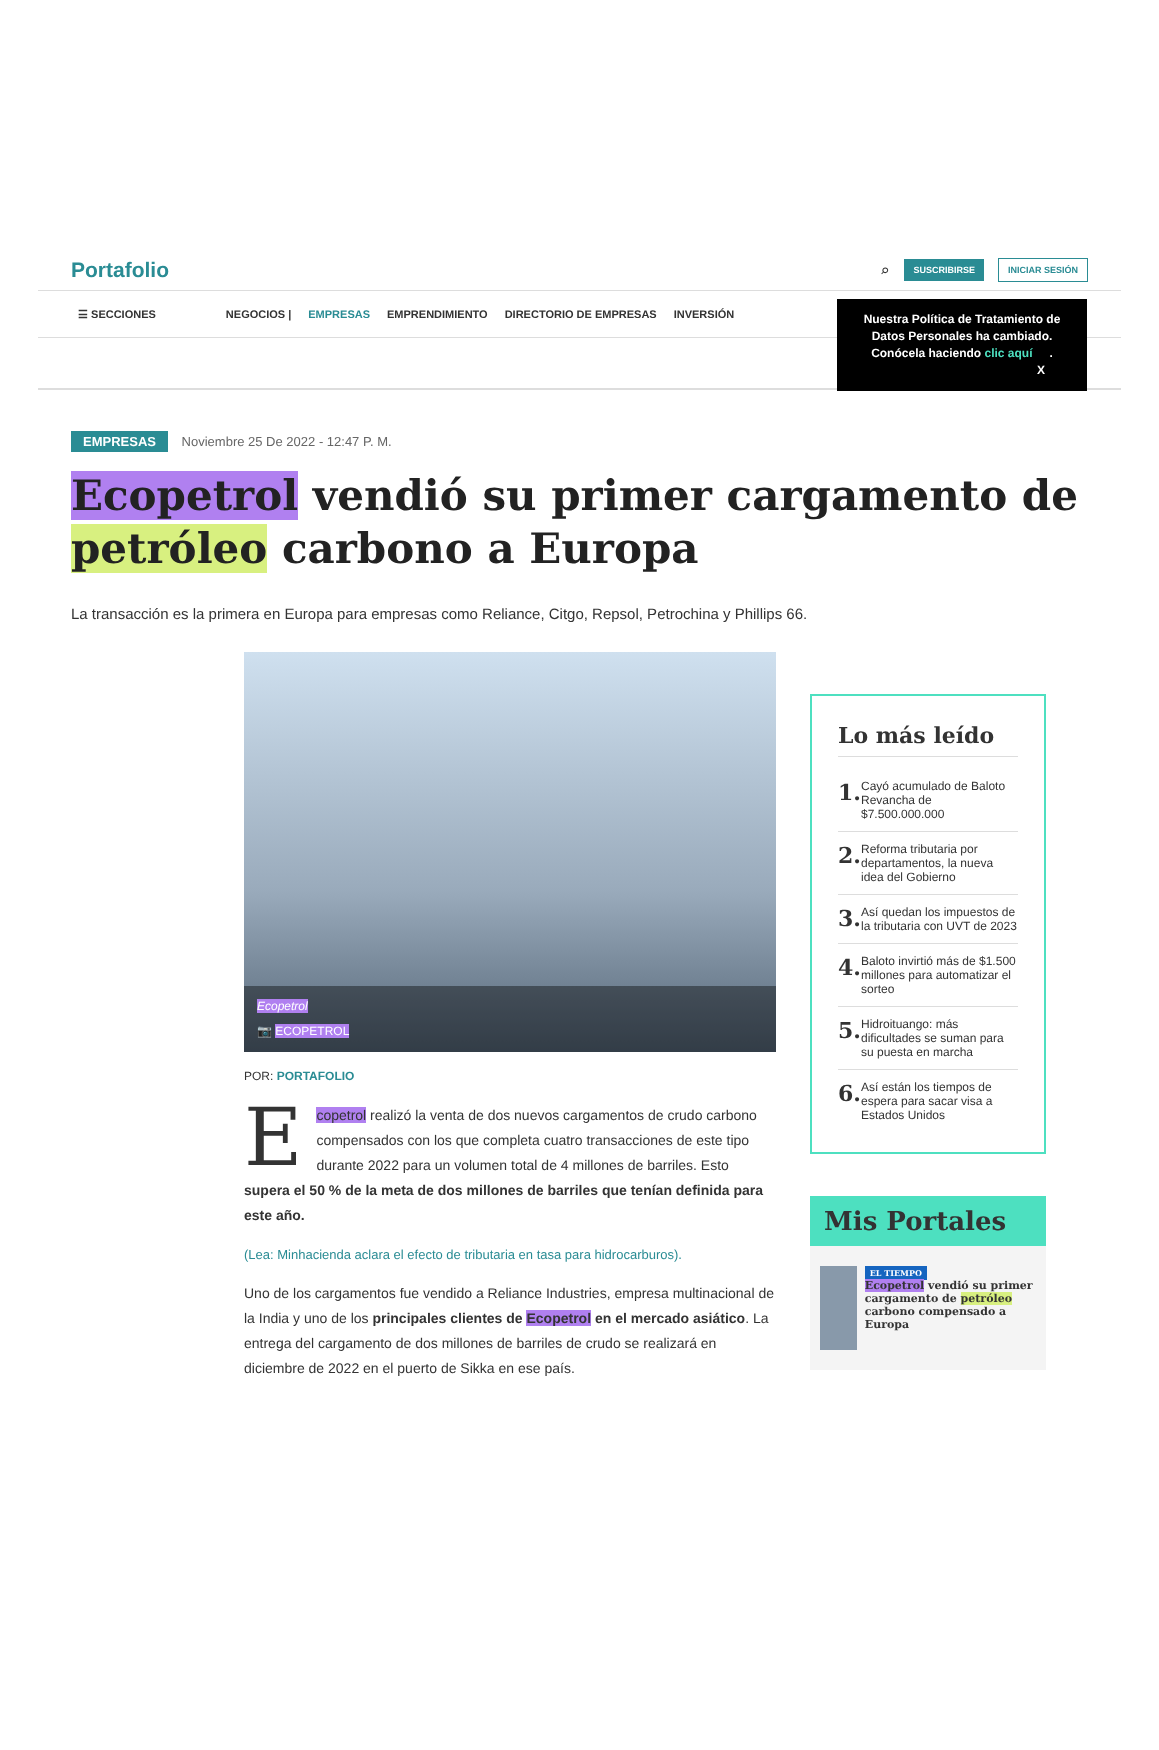Portafolio
⌕ SUSCRIBIRSE INICIAR SESIÓN
☰ SECCIONES NEGOCIOS | EMPRESAS EMPRENDIMIENTO DIRECTORIO DE EMPRESAS INVERSIÓN
Nuestra Política de Tratamiento de Datos Personales ha cambiado. Conócela haciendo clic aquí. X
EMPRESAS Noviembre 25 De 2022 - 12:47 P. M.
Ecopetrol vendió su primer cargamento de petróleo carbono a Europa
La transacción es la primera en Europa para empresas como Reliance, Citgo, Repsol, Petrochina y Phillips 66.
Ecopetrol
📷 ECOPETROL
POR: PORTAFOLIO
Ecopetrol realizó la venta de dos nuevos cargamentos de crudo carbono compensados con los que completa cuatro transacciones de este tipo durante 2022 para un volumen total de 4 millones de barriles. Esto supera el 50 % de la meta de dos millones de barriles que tenían definida para este año.
(Lea: Minhacienda aclara el efecto de tributaria en tasa para hidrocarburos).
Uno de los cargamentos fue vendido a Reliance Industries, empresa multinacional de la India y uno de los principales clientes de Ecopetrol en el mercado asiático. La entrega del cargamento de dos millones de barriles de crudo se realizará en diciembre de 2022 en el puerto de Sikka en ese país.
Lo más leído
1. Cayó acumulado de Baloto Revancha de $7.500.000.000
2. Reforma tributaria por departamentos, la nueva idea del Gobierno
3. Así quedan los impuestos de la tributaria con UVT de 2023
4. Baloto invirtió más de $1.500 millones para automatizar el sorteo
5. Hidroituango: más dificultades se suman para su puesta en marcha
6. Así están los tiempos de espera para sacar visa a Estados Unidos
Mis Portales
EL TIEMPO
Ecopetrol vendió su primer cargamento de petróleo carbono compensado a Europa